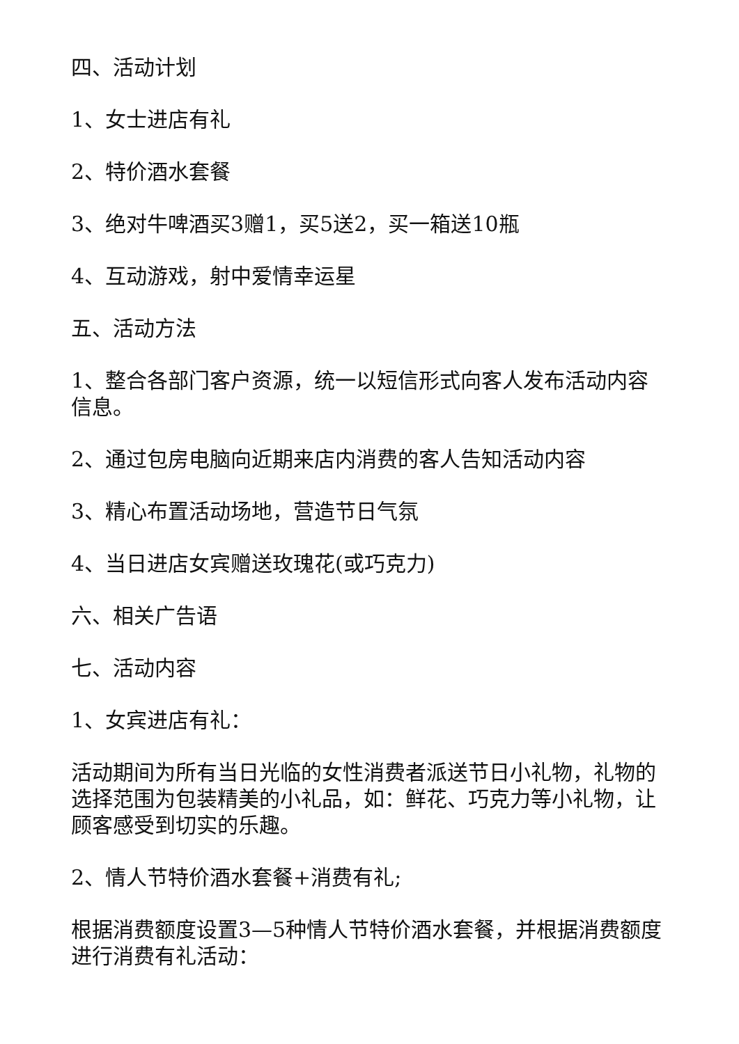四、活动计划
1、女士进店有礼
2、特价酒水套餐
3、绝对牛啤酒买3赠1，买5送2，买一箱送10瓶
4、互动游戏，射中爱情幸运星
五、活动方法
1、整合各部门客户资源，统一以短信形式向客人发布活动内容信息。
2、通过包房电脑向近期来店内消费的客人告知活动内容
3、精心布置活动场地，营造节日气氛
4、当日进店女宾赠送玫瑰花(或巧克力)
六、相关广告语
七、活动内容
1、女宾进店有礼：
活动期间为所有当日光临的女性消费者派送节日小礼物，礼物的选择范围为包装精美的小礼品，如：鲜花、巧克力等小礼物，让顾客感受到切实的乐趣。
2、情人节特价酒水套餐+消费有礼;
根据消费额度设置3—5种情人节特价酒水套餐，并根据消费额度进行消费有礼活动：